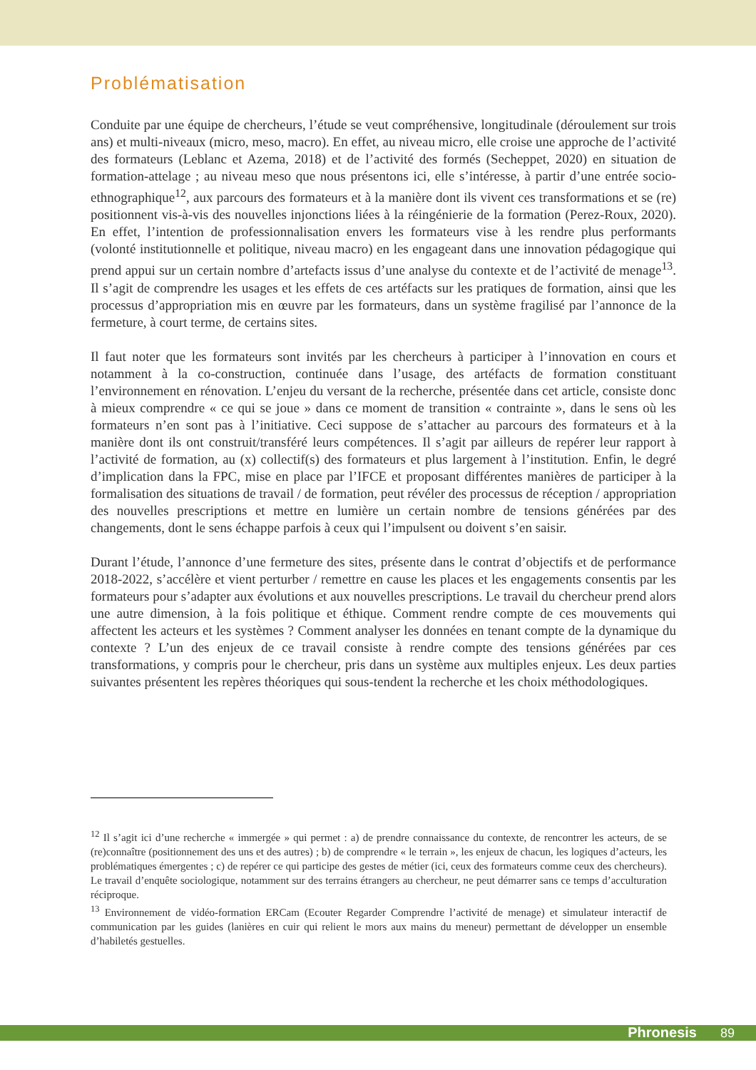Problématisation
Conduite par une équipe de chercheurs, l’étude se veut compréhensive, longitudinale (déroulement sur trois ans) et multi-niveaux (micro, meso, macro). En effet, au niveau micro, elle croise une approche de l’activité des formateurs (Leblanc et Azema, 2018) et de l’activité des formés (Secheppet, 2020) en situation de formation-attelage ; au niveau meso que nous présentons ici, elle s’intéresse, à partir d’une entrée socio-ethnographique<sup>12</sup>, aux parcours des formateurs et à la manière dont ils vivent ces transformations et se (re) positionnent vis-à-vis des nouvelles injonctions liées à la réingénierie de la formation (Perez-Roux, 2020). En effet, l’intention de professionnalisation envers les formateurs vise à les rendre plus performants (volonté institutionnelle et politique, niveau macro) en les engageant dans une innovation pédagogique qui prend appui sur un certain nombre d’artefacts issus d’une analyse du contexte et de l’activité de menage<sup>13</sup>. Il s’agit de comprendre les usages et les effets de ces artéfacts sur les pratiques de formation, ainsi que les processus d’appropriation mis en œuvre par les formateurs, dans un système fragilisé par l’annonce de la fermeture, à court terme, de certains sites.
Il faut noter que les formateurs sont invités par les chercheurs à participer à l’innovation en cours et notamment à la co-construction, continuée dans l’usage, des artéfacts de formation constituant l’environnement en rénovation. L’enjeu du versant de la recherche, présentée dans cet article, consiste donc à mieux comprendre « ce qui se joue » dans ce moment de transition « contrainte », dans le sens où les formateurs n’en sont pas à l’initiative. Ceci suppose de s’attacher au parcours des formateurs et à la manière dont ils ont construit/transféré leurs compétences. Il s’agit par ailleurs de repérer leur rapport à l’activité de formation, au (x) collectif(s) des formateurs et plus largement à l’institution. Enfin, le degré d’implication dans la FPC, mise en place par l’IFCE et proposant différentes manières de participer à la formalisation des situations de travail / de formation, peut révéler des processus de réception / appropriation des nouvelles prescriptions et mettre en lumière un certain nombre de tensions générées par des changements, dont le sens échappe parfois à ceux qui l’impulsent ou doivent s’en saisir.
Durant l’étude, l’annonce d’une fermeture des sites, présente dans le contrat d’objectifs et de performance 2018-2022, s’accélère et vient perturber / remettre en cause les places et les engagements consentis par les formateurs pour s’adapter aux évolutions et aux nouvelles prescriptions. Le travail du chercheur prend alors une autre dimension, à la fois politique et éthique. Comment rendre compte de ces mouvements qui affectent les acteurs et les systèmes ? Comment analyser les données en tenant compte de la dynamique du contexte ? L’un des enjeux de ce travail consiste à rendre compte des tensions générées par ces transformations, y compris pour le chercheur, pris dans un système aux multiples enjeux. Les deux parties suivantes présentent les repères théoriques qui sous-tendent la recherche et les choix méthodologiques.
<sup>12</sup> Il s’agit ici d’une recherche « immergée » qui permet : a) de prendre connaissance du contexte, de rencontrer les acteurs, de se (re)connaître (positionnement des uns et des autres) ; b) de comprendre « le terrain », les enjeux de chacun, les logiques d’acteurs, les problématiques émergentes ; c) de repérer ce qui participe des gestes de métier (ici, ceux des formateurs comme ceux des chercheurs). Le travail d’enquête sociologique, notamment sur des terrains étrangers au chercheur, ne peut démarrer sans ce temps d’acculturation réciproque.
<sup>13</sup> Environnement de vidéo-formation ERCam (Ecouter Regarder Comprendre l’activité de menage) et simulateur interactif de communication par les guides (lanières en cuir qui relient le mors aux mains du meneur) permettant de développer un ensemble d’habiletés gestuelles.
Phronesis 89